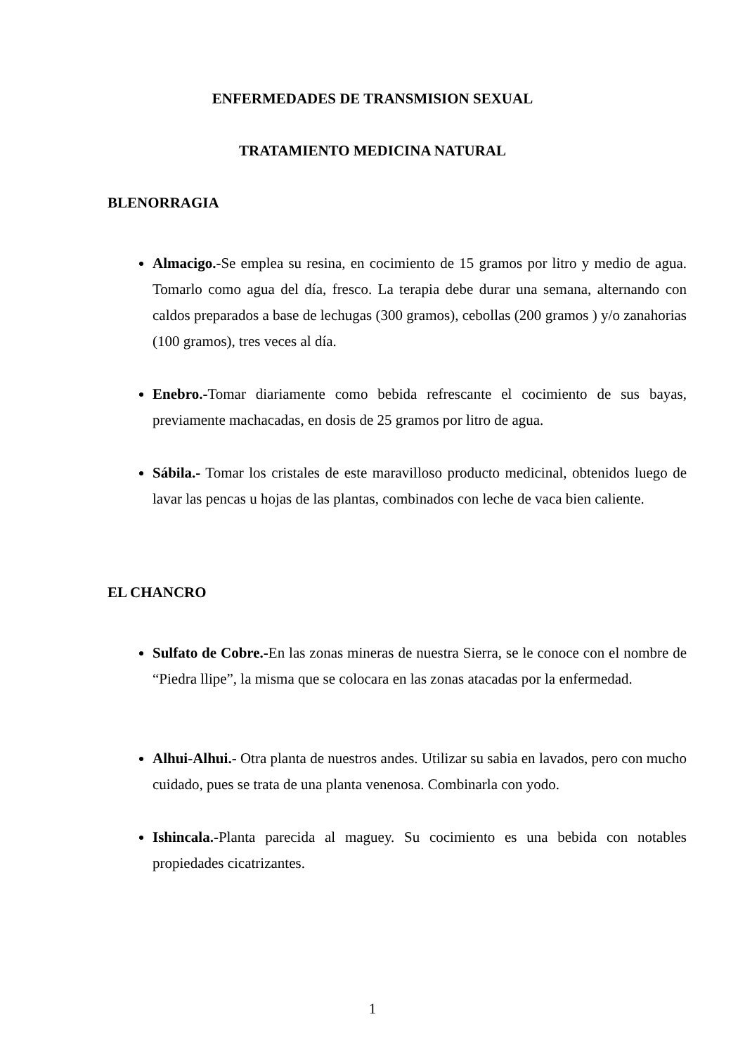ENFERMEDADES DE TRANSMISION SEXUAL
TRATAMIENTO MEDICINA NATURAL
BLENORRAGIA
Almacigo.-Se emplea su resina, en cocimiento de 15 gramos por litro y medio de agua. Tomarlo como agua del día, fresco. La terapia debe durar una semana, alternando con caldos preparados a base de lechugas (300 gramos), cebollas (200 gramos ) y/o zanahorias (100 gramos), tres veces al día.
Enebro.-Tomar diariamente como bebida refrescante el cocimiento de sus bayas, previamente machacadas, en dosis de 25 gramos por litro de agua.
Sábila.- Tomar los cristales de este maravilloso producto medicinal, obtenidos luego de lavar las pencas u hojas de las plantas, combinados con leche de vaca bien caliente.
EL CHANCRO
Sulfato de Cobre.-En las zonas mineras de nuestra Sierra, se le conoce con el nombre de “Piedra llipe”, la misma que se colocara en las zonas atacadas por la enfermedad.
Alhui-Alhui.- Otra planta de nuestros andes. Utilizar su sabia en lavados, pero con mucho cuidado, pues se trata de una planta venenosa. Combinarla con yodo.
Ishincala.-Planta parecida al maguey. Su cocimiento es una bebida con notables propiedades cicatrizantes.
1